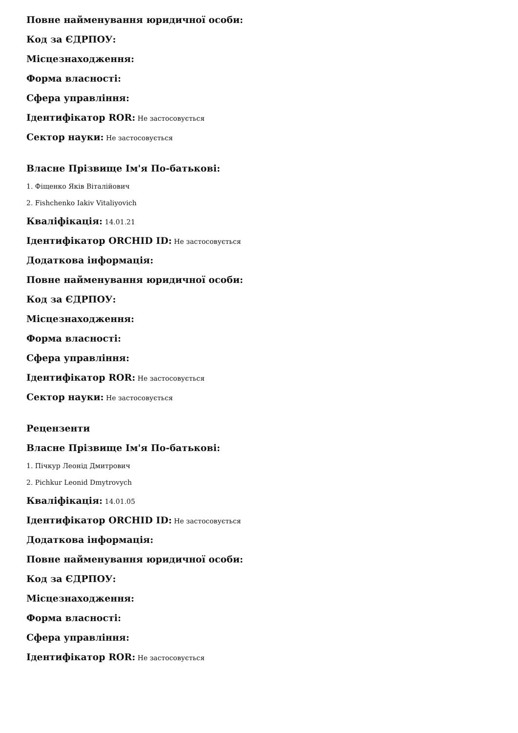Повне найменування юридичної особи:
Код за ЄДРПОУ:
Місцезнаходження:
Форма власності:
Сфера управління:
Ідентифікатор ROR: Не застосовується
Сектор науки: Не застосовується
Власне Прізвище Ім'я По-батькові:
1. Фіщенко Яків Віталійович
2. Fishchenko Iakiv Vitaliyovich
Кваліфікація: 14.01.21
Ідентифікатор ORCHID ID: Не застосовується
Додаткова інформація:
Повне найменування юридичної особи:
Код за ЄДРПОУ:
Місцезнаходження:
Форма власності:
Сфера управління:
Ідентифікатор ROR: Не застосовується
Сектор науки: Не застосовується
Рецензенти
Власне Прізвище Ім'я По-батькові:
1. Пічкур Леонід Дмитрович
2. Pichkur Leonid Dmytrovych
Кваліфікація: 14.01.05
Ідентифікатор ORCHID ID: Не застосовується
Додаткова інформація:
Повне найменування юридичної особи:
Код за ЄДРПОУ:
Місцезнаходження:
Форма власності:
Сфера управління:
Ідентифікатор ROR: Не застосовується